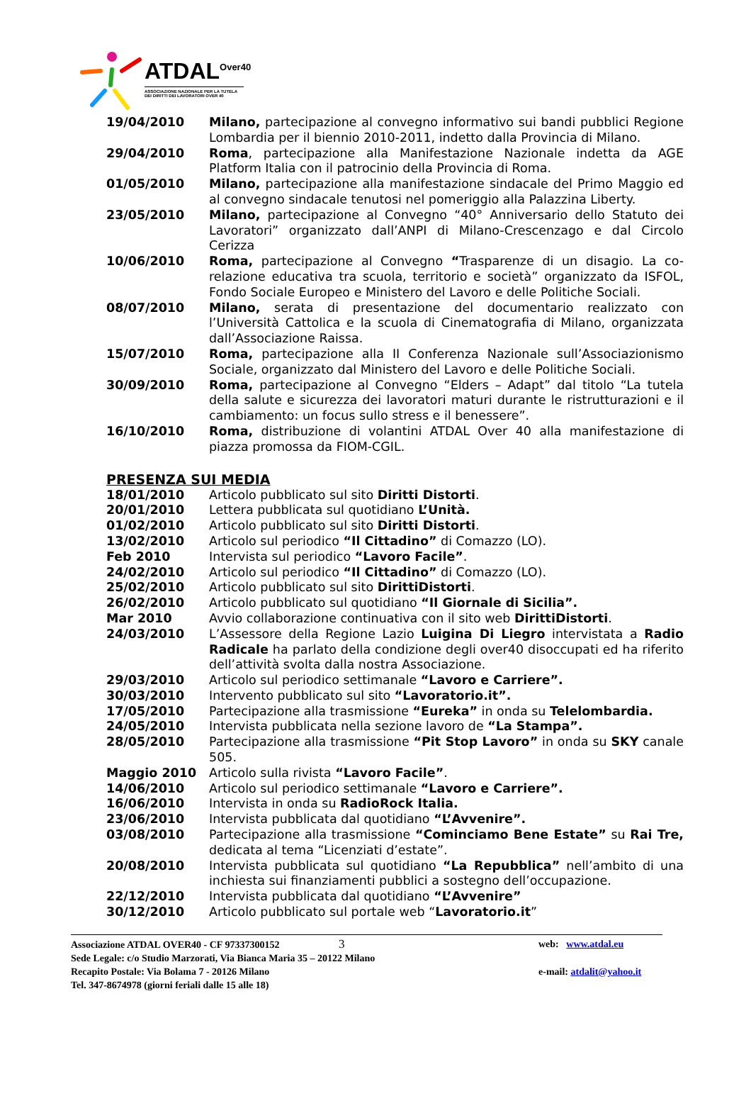ATDAL<sup>Over40</sup>
ASSOCIAZIONE NAZIONALE PER LA TUTELA
DEI DIRITTI DEI LAVORATORI OVER 40
19/04/2010 Milano, partecipazione al convegno informativo sui bandi pubblici Regione Lombardia per il biennio 2010-2011, indetto dalla Provincia di Milano.
29/04/2010 Roma, partecipazione alla Manifestazione Nazionale indetta da AGE Platform Italia con il patrocinio della Provincia di Roma.
01/05/2010 Milano, partecipazione alla manifestazione sindacale del Primo Maggio ed al convegno sindacale tenutosi nel pomeriggio alla Palazzina Liberty.
23/05/2010 Milano, partecipazione al Convegno “40° Anniversario dello Statuto dei Lavoratori” organizzato dall’ANPI di Milano-Crescenzago e dal Circolo Cerizza
10/06/2010 Roma, partecipazione al Convegno “Trasparenze di un disagio. La co-relazione educativa tra scuola, territorio e società” organizzato da ISFOL, Fondo Sociale Europeo e Ministero del Lavoro e delle Politiche Sociali.
08/07/2010 Milano, serata di presentazione del documentario realizzato con l’Università Cattolica e la scuola di Cinematografia di Milano, organizzata dall’Associazione Raissa.
15/07/2010 Roma, partecipazione alla II Conferenza Nazionale sull’Associazionismo Sociale, organizzato dal Ministero del Lavoro e delle Politiche Sociali.
30/09/2010 Roma, partecipazione al Convegno “Elders – Adapt” dal titolo “La tutela della salute e sicurezza dei lavoratori maturi durante le ristrutturazioni e il cambiamento: un focus sullo stress e il benessere”.
16/10/2010 Roma, distribuzione di volantini ATDAL Over 40 alla manifestazione di piazza promossa da FIOM-CGIL.
PRESENZA SUI MEDIA
18/01/2010 Articolo pubblicato sul sito Diritti Distorti.
20/01/2010 Lettera pubblicata sul quotidiano L’Unità.
01/02/2010 Articolo pubblicato sul sito Diritti Distorti.
13/02/2010 Articolo sul periodico “Il Cittadino” di Comazzo (LO).
Feb 2010 Intervista sul periodico “Lavoro Facile”.
24/02/2010 Articolo sul periodico “Il Cittadino” di Comazzo (LO).
25/02/2010 Articolo pubblicato sul sito DirittiDistorti.
26/02/2010 Articolo pubblicato sul quotidiano “Il Giornale di Sicilia”.
Mar 2010 Avvio collaborazione continuativa con il sito web DirittiDistorti.
24/03/2010 L’Assessore della Regione Lazio Luigina Di Liegro intervistata a Radio Radicale ha parlato della condizione degli over40 disoccupati ed ha riferito dell’attività svolta dalla nostra Associazione.
29/03/2010 Articolo sul periodico settimanale “Lavoro e Carriere”.
30/03/2010 Intervento pubblicato sul sito “Lavoratorio.it”.
17/05/2010 Partecipazione alla trasmissione “Eureka” in onda su Telelombardia.
24/05/2010 Intervista pubblicata nella sezione lavoro de “La Stampa”.
28/05/2010 Partecipazione alla trasmissione “Pit Stop Lavoro” in onda su SKY canale 505.
Maggio 2010 Articolo sulla rivista “Lavoro Facile”.
14/06/2010 Articolo sul periodico settimanale “Lavoro e Carriere”.
16/06/2010 Intervista in onda su RadioRock Italia.
23/06/2010 Intervista pubblicata dal quotidiano “L’Avvenire”.
03/08/2010 Partecipazione alla trasmissione “Cominciamo Bene Estate” su Rai Tre, dedicata al tema “Licenziati d’estate”.
20/08/2010 Intervista pubblicata sul quotidiano “La Repubblica” nell’ambito di una inchiesta sui finanziamenti pubblici a sostegno dell’occupazione.
22/12/2010 Intervista pubblicata dal quotidiano “L’Avvenire”
30/12/2010 Articolo pubblicato sul portale web “Lavoratorio.it”
Associazione ATDAL OVER40 - CF 97337300152 3
web: www.atdal.eu
Sede Legale: c/o Studio Marzorati, Via Bianca Maria 35 – 20122 Milano
Recapito Postale: Via Bolama 7 - 20126 Milano e-mail: atdalit@yahoo.it
Tel. 347-8674978 (giorni feriali dalle 15 alle 18)